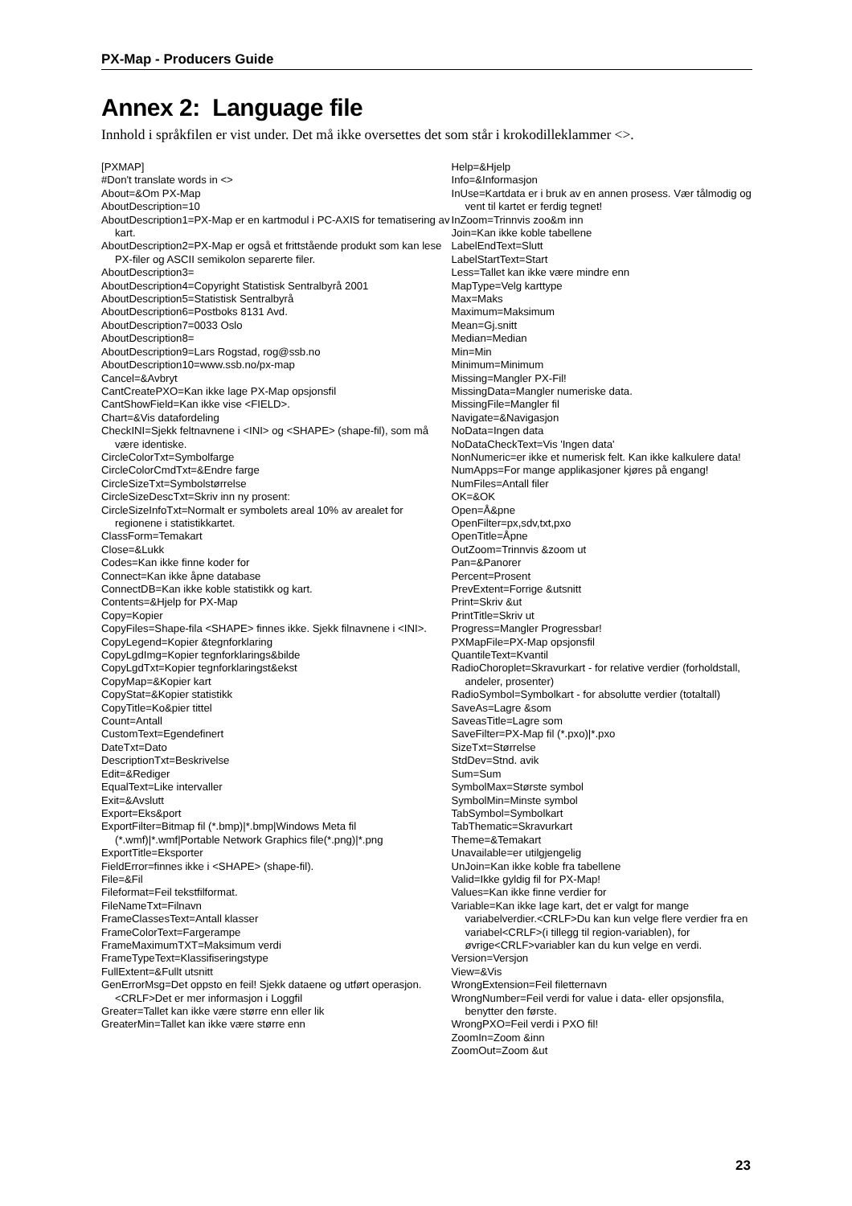PX-Map - Producers Guide
Annex 2: Language file
Innhold i språkfilen er vist under. Det må ikke oversettes det som står i krokodilleklammer <>.
[PXMAP]
#Don't translate words in <>
About=&Om PX-Map
AboutDescription=10
AboutDescription1=PX-Map er en kartmodul i PC-AXIS for tematisering av kart.
AboutDescription2=PX-Map er også et frittstående produkt som kan lese PX-filer og ASCII semikolon separerte filer.
AboutDescription3=
AboutDescription4=Copyright Statistisk Sentralbyrå 2001
AboutDescription5=Statistisk Sentralbyrå
AboutDescription6=Postboks 8131 Avd.
AboutDescription7=0033 Oslo
AboutDescription8=
AboutDescription9=Lars Rogstad, rog@ssb.no
AboutDescription10=www.ssb.no/px-map
Cancel=&Avbryt
CantCreatePXO=Kan ikke lage PX-Map opsjonsfil
CantShowField=Kan ikke vise <FIELD>.
Chart=&Vis datafordeling
CheckINI=Sjekk feltnavnene i <INI> og <SHAPE> (shape-fil), som må være identiske.
CircleColorTxt=Symbolfarge
CircleColorCmdTxt=&Endre farge
CircleSizeTxt=Symbolstørrelse
CircleSizeDescTxt=Skriv inn ny prosent:
CircleSizeInfoTxt=Normalt er symbolets areal 10% av arealet for regionene i statistikkartet.
ClassForm=Temakart
Close=&Lukk
Codes=Kan ikke finne koder for
Connect=Kan ikke åpne database
ConnectDB=Kan ikke koble statistikk og kart.
Contents=&Hjelp for PX-Map
Copy=Kopier
CopyFiles=Shape-fila <SHAPE> finnes ikke. Sjekk filnavnene i <INI>.
CopyLegend=Kopier &tegnforklaring
CopyLgdImg=Kopier tegnforklarings&bilde
CopyLgdTxt=Kopier tegnforklaringst&ekst
CopyMap=&Kopier kart
CopyStat=&Kopier statistikk
CopyTitle=Ko&pier tittel
Count=Antall
CustomText=Egendefinert
DateTxt=Dato
DescriptionTxt=Beskrivelse
Edit=&Rediger
EqualText=Like intervaller
Exit=&Avslutt
Export=Eks&port
ExportFilter=Bitmap fil (*.bmp)|*.bmp|Windows Meta fil (*.wmf)|*.wmf|Portable Network Graphics file(*.png)|*.png
ExportTitle=Eksporter
FieldError=finnes ikke i <SHAPE> (shape-fil).
File=&Fil
Fileformat=Feil tekstfilformat.
FileNameTxt=Filnavn
FrameClassesText=Antall klasser
FrameColorText=Fargerampe
FrameMaximumTXT=Maksimum verdi
FrameTypeText=Klassifiseringstype
FullExtent=&Fullt utsnitt
GenErrorMsg=Det oppsto en feil! Sjekk dataene og utført operasjon.<CRLF>Det er mer informasjon i Loggfil
Greater=Tallet kan ikke være større enn eller lik
GreaterMin=Tallet kan ikke være større enn
Help=&Hjelp
Info=&Informasjon
InUse=Kartdata er i bruk av en annen prosess. Vær tålmodig og vent til kartet er ferdig tegnet!
InZoom=Trinnvis zoo&m inn
Join=Kan ikke koble tabellene
LabelEndText=Slutt
LabelStartText=Start
Less=Tallet kan ikke være mindre enn
MapType=Velg karttype
Max=Maks
Maximum=Maksimum
Mean=Gj.snitt
Median=Median
Min=Min
Minimum=Minimum
Missing=Mangler PX-Fil!
MissingData=Mangler numeriske data.
MissingFile=Mangler fil
Navigate=&Navigasjon
NoData=Ingen data
NoDataCheckText=Vis 'Ingen data'
NonNumeric=er ikke et numerisk felt. Kan ikke kalkulere data!
NumApps=For mange applikasjoner kjøres på engang!
NumFiles=Antall filer
OK=&OK
Open=Å&pne
OpenFilter=px,sdv,txt,pxo
OpenTitle=Åpne
OutZoom=Trinnvis &zoom ut
Pan=&Panorer
Percent=Prosent
PrevExtent=Forrige &utsnitt
Print=Skriv &ut
PrintTitle=Skriv ut
Progress=Mangler Progressbar!
PXMapFile=PX-Map opsjonsfil
QuantileText=Kvantil
RadioChoroplet=Skravurkart - for relative verdier (forholdstall, andeler, prosenter)
RadioSymbol=Symbolkart - for absolutte verdier (totaltall)
SaveAs=Lagre &som
SaveasTitle=Lagre som
SaveFilter=PX-Map fil (*.pxo)|*.pxo
SizeTxt=Størrelse
StdDev=Stnd. avik
Sum=Sum
SymbolMax=Største symbol
SymbolMin=Minste symbol
TabSymbol=Symbolkart
TabThematic=Skravurkart
Theme=&Temakart
Unavailable=er utilgjengelig
UnJoin=Kan ikke koble fra tabellene
Valid=Ikke gyldig fil for PX-Map!
Values=Kan ikke finne verdier for
Variable=Kan ikke lage kart, det er valgt for mange variabelverdier.<CRLF>Du kan kun velge flere verdier fra en variabel<CRLF>(i tillegg til region-variablen), for øvrige<CRLF>variabler kan du kun velge en verdi.
Version=Versjon
View=&Vis
WrongExtension=Feil filetternavn
WrongNumber=Feil verdi for value i data- eller opsjonsfila, benytter den første.
WrongPXO=Feil verdi i PXO fil!
ZoomIn=Zoom &inn
ZoomOut=Zoom &ut
23